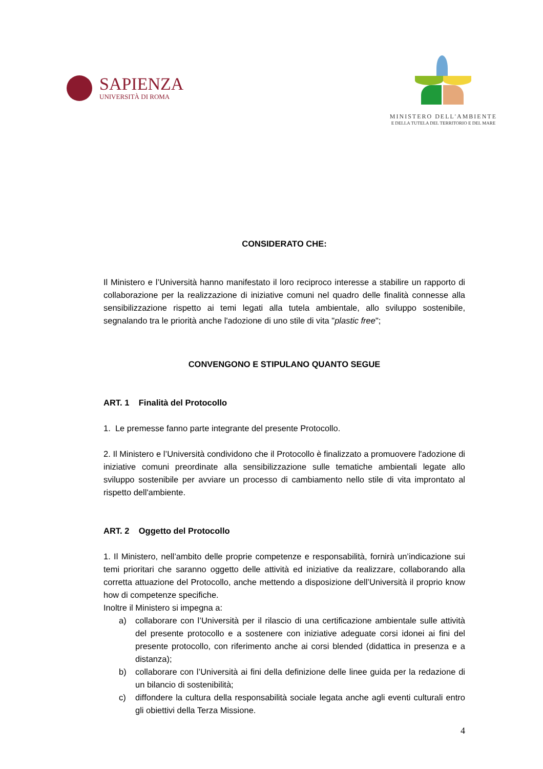SAPIENZA
UNIVERSITÀ DI ROMA
MINISTERO DELL'AMBIENTE
E DELLA TUTELA DEL TERRITORIO E DEL MARE
CONSIDERATO CHE:
Il Ministero e l’Università hanno manifestato il loro reciproco interesse a stabilire un rapporto di collaborazione per la realizzazione di iniziative comuni nel quadro delle finalità connesse alla sensibilizzazione rispetto ai temi legati alla tutela ambientale, allo sviluppo sostenibile, segnalando tra le priorità anche l'adozione di uno stile di vita "plastic free";
CONVENGONO E STIPULANO QUANTO SEGUE
ART. 1 Finalità del Protocollo
1. Le premesse fanno parte integrante del presente Protocollo.
2. Il Ministero e l’Università condividono che il Protocollo è finalizzato a promuovere l'adozione di iniziative comuni preordinate alla sensibilizzazione sulle tematiche ambientali legate allo sviluppo sostenibile per avviare un processo di cambiamento nello stile di vita improntato al rispetto dell'ambiente.
ART. 2 Oggetto del Protocollo
1. Il Ministero, nell’ambito delle proprie competenze e responsabilità, fornirà un’indicazione sui temi prioritari che saranno oggetto delle attività ed iniziative da realizzare, collaborando alla corretta attuazione del Protocollo, anche mettendo a disposizione dell’Università il proprio know how di competenze specifiche.
Inoltre il Ministero si impegna a:
a) collaborare con l’Università per il rilascio di una certificazione ambientale sulle attività del presente protocollo e a sostenere con iniziative adeguate corsi idonei ai fini del presente protocollo, con riferimento anche ai corsi blended (didattica in presenza e a distanza);
b) collaborare con l’Università ai fini della definizione delle linee guida per la redazione di un bilancio di sostenibilità;
c) diffondere la cultura della responsabilità sociale legata anche agli eventi culturali entro gli obiettivi della Terza Missione.
4